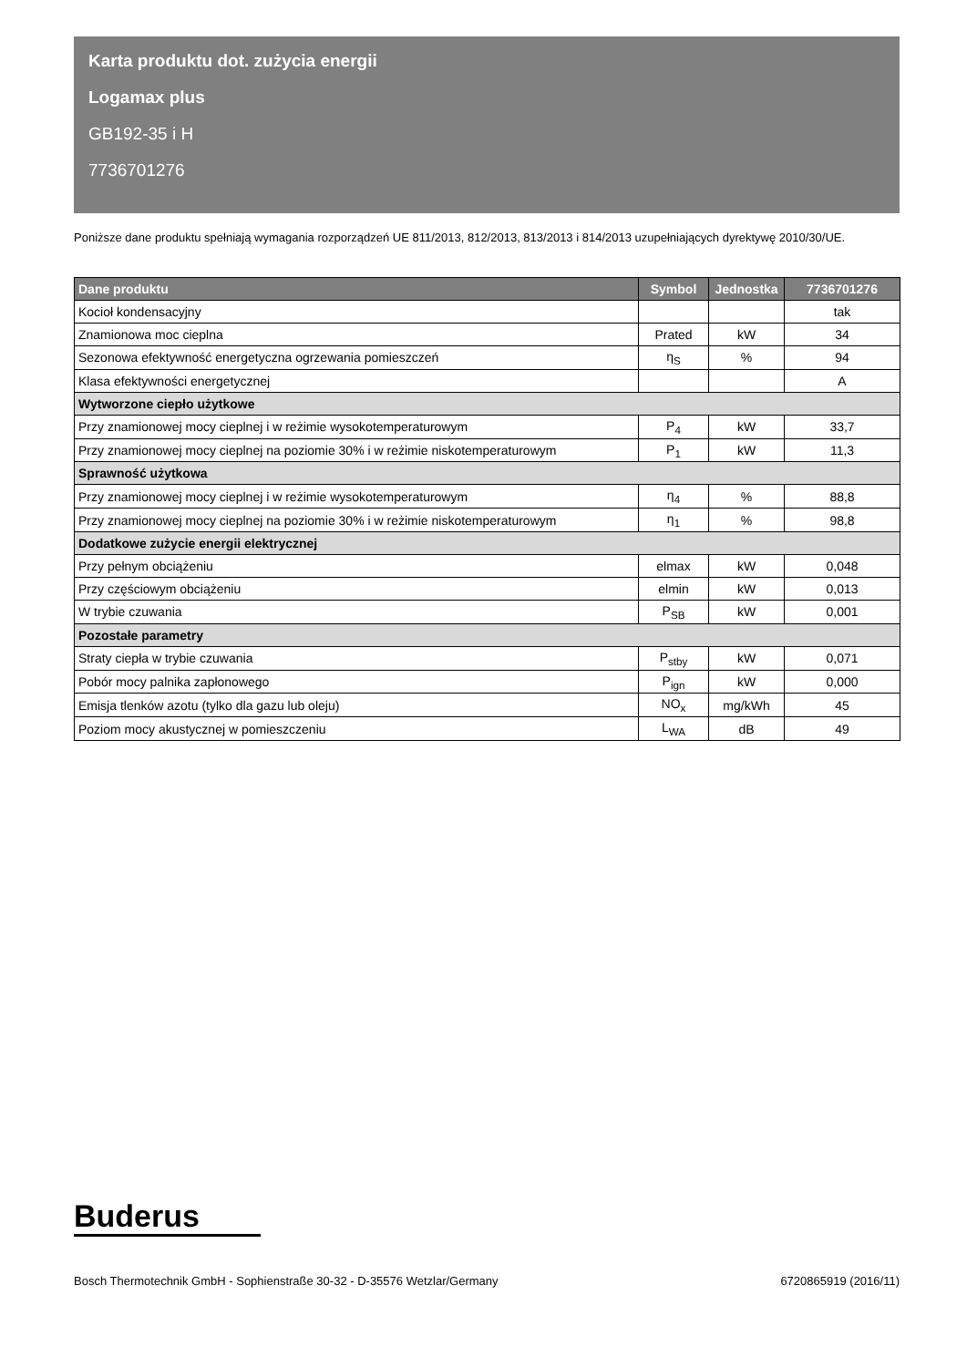Karta produktu dot. zużycia energii
Logamax plus
GB192-35 i H
7736701276
Poniższe dane produktu spełniają wymagania rozporządzeń UE 811/2013, 812/2013, 813/2013 i 814/2013 uzupełniających dyrektywę 2010/30/UE.
| Dane produktu | Symbol | Jednostka | 7736701276 |
| --- | --- | --- | --- |
| Kocioł kondensacyjny | | | tak |
| Znamionowa moc cieplna | Prated | kW | 34 |
| Sezonowa efektywność energetyczna ogrzewania pomieszczeń | η<sub>S</sub> | % | 94 |
| Klasa efektywności energetycznej | | | A |
| Wytworzone ciepło użytkowe | | | |
| Przy znamionowej mocy cieplnej i w reżimie wysokotemperaturowym | P<sub>4</sub> | kW | 33,7 |
| Przy znamionowej mocy cieplnej na poziomie 30% i w reżimie niskotemperaturowym | P<sub>1</sub> | kW | 11,3 |
| Sprawność użytkowa | | | |
| Przy znamionowej mocy cieplnej i w reżimie wysokotemperaturowym | η<sub>4</sub> | % | 88,8 |
| Przy znamionowej mocy cieplnej na poziomie 30% i w reżimie niskotemperaturowym | η<sub>1</sub> | % | 98,8 |
| Dodatkowe zużycie energii elektrycznej | | | |
| Przy pełnym obciążeniu | elmax | kW | 0,048 |
| Przy częściowym obciążeniu | elmin | kW | 0,013 |
| W trybie czuwania | P<sub>SB</sub> | kW | 0,001 |
| Pozostałe parametry | | | |
| Straty ciepła w trybie czuwania | P<sub>stby</sub> | kW | 0,071 |
| Pobór mocy palnika zapłonowego | P<sub>ign</sub> | kW | 0,000 |
| Emisja tlenków azotu (tylko dla gazu lub oleju) | NO<sub>x</sub> | mg/kWh | 45 |
| Poziom mocy akustycznej w pomieszczeniu | L<sub>WA</sub> | dB | 49 |
Buderus
Bosch Thermotechnik GmbH - Sophienstraße 30-32 - D-35576 Wetzlar/Germany 6720865919 (2016/11)